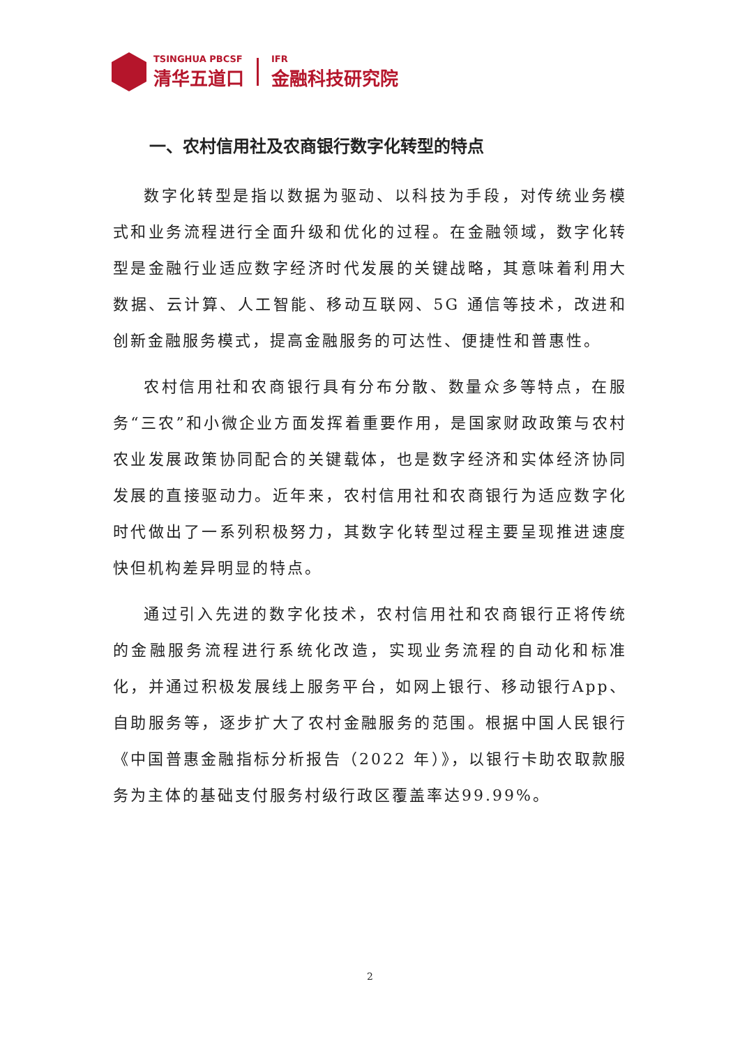TSINGHUA PBCSF
清华五道口
IFR
金融科技研究院
一、农村信用社及农商银行数字化转型的特点
数字化转型是指以数据为驱动、以科技为手段，对传统业务模式和业务流程进行全面升级和优化的过程。在金融领域，数字化转型是金融行业适应数字经济时代发展的关键战略，其意味着利用大数据、云计算、人工智能、移动互联网、5G 通信等技术，改进和创新金融服务模式，提高金融服务的可达性、便捷性和普惠性。
农村信用社和农商银行具有分布分散、数量众多等特点，在服务“三农”和小微企业方面发挥着重要作用，是国家财政政策与农村农业发展政策协同配合的关键载体，也是数字经济和实体经济协同发展的直接驱动力。近年来，农村信用社和农商银行为适应数字化时代做出了一系列积极努力，其数字化转型过程主要呈现推进速度快但机构差异明显的特点。
通过引入先进的数字化技术，农村信用社和农商银行正将传统的金融服务流程进行系统化改造，实现业务流程的自动化和标准化，并通过积极发展线上服务平台，如网上银行、移动银行App、自助服务等，逐步扩大了农村金融服务的范围。根据中国人民银行《中国普惠金融指标分析报告（2022 年）》，以银行卡助农取款服务为主体的基础支付服务村级行政区覆盖率达99.99%。
2